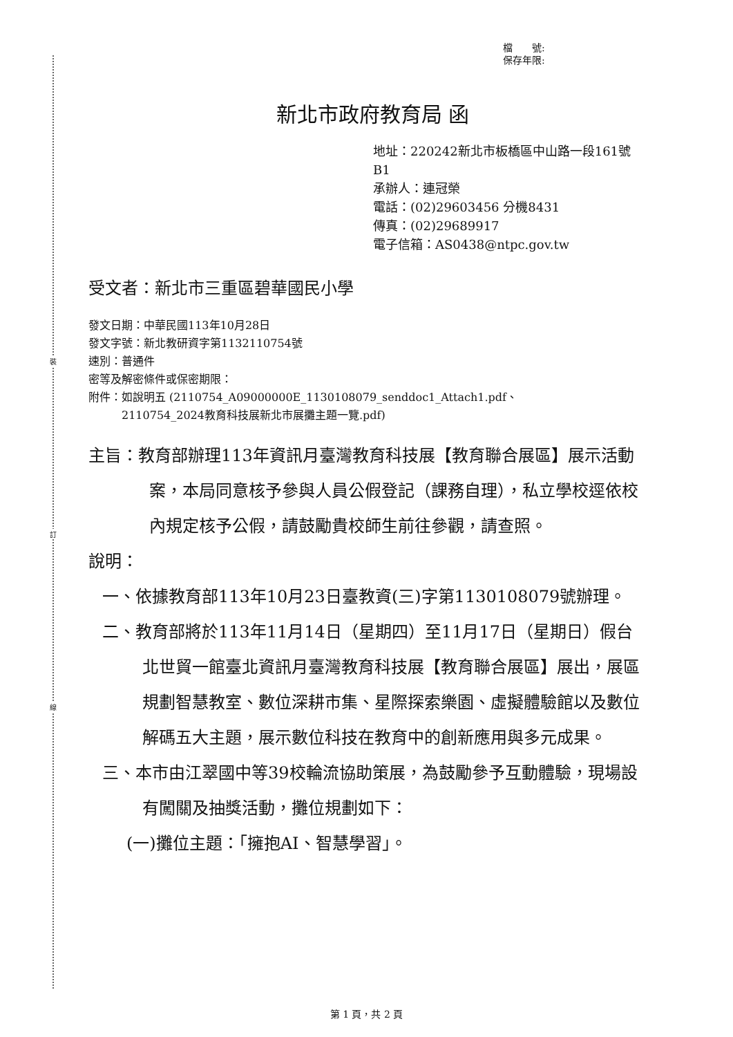裝
訂
線
檔　　號:
保存年限:
新北市政府教育局 函
地址：220242新北市板橋區中山路一段161號B1
承辦人：連冠榮
電話：(02)29603456 分機8431
傳真：(02)29689917
電子信箱：AS0438@ntpc.gov.tw
受文者：新北市三重區碧華國民小學
發文日期：中華民國113年10月28日
發文字號：新北教研資字第1132110754號
速別：普通件
密等及解密條件或保密期限：
附件：如說明五 (2110754_A09000000E_1130108079_senddoc1_Attach1.pdf、
　　　2110754_2024教育科技展新北市展攤主題一覽.pdf)
主旨：教育部辦理113年資訊月臺灣教育科技展【教育聯合展區】展示活動案，本局同意核予參與人員公假登記（課務自理），私立學校逕依校內規定核予公假，請鼓勵貴校師生前往參觀，請查照。
說明：
一、依據教育部113年10月23日臺教資(三)字第1130108079號辦理。
二、教育部將於113年11月14日（星期四）至11月17日（星期日）假台北世貿一館臺北資訊月臺灣教育科技展【教育聯合展區】展出，展區規劃智慧教室、數位深耕市集、星際探索樂園、虛擬體驗館以及數位解碼五大主題，展示數位科技在教育中的創新應用與多元成果。
三、本市由江翠國中等39校輪流協助策展，為鼓勵參予互動體驗，現場設有闖關及抽獎活動，攤位規劃如下：
(一)攤位主題：「擁抱AI、智慧學習」。
第 1 頁，共 2 頁